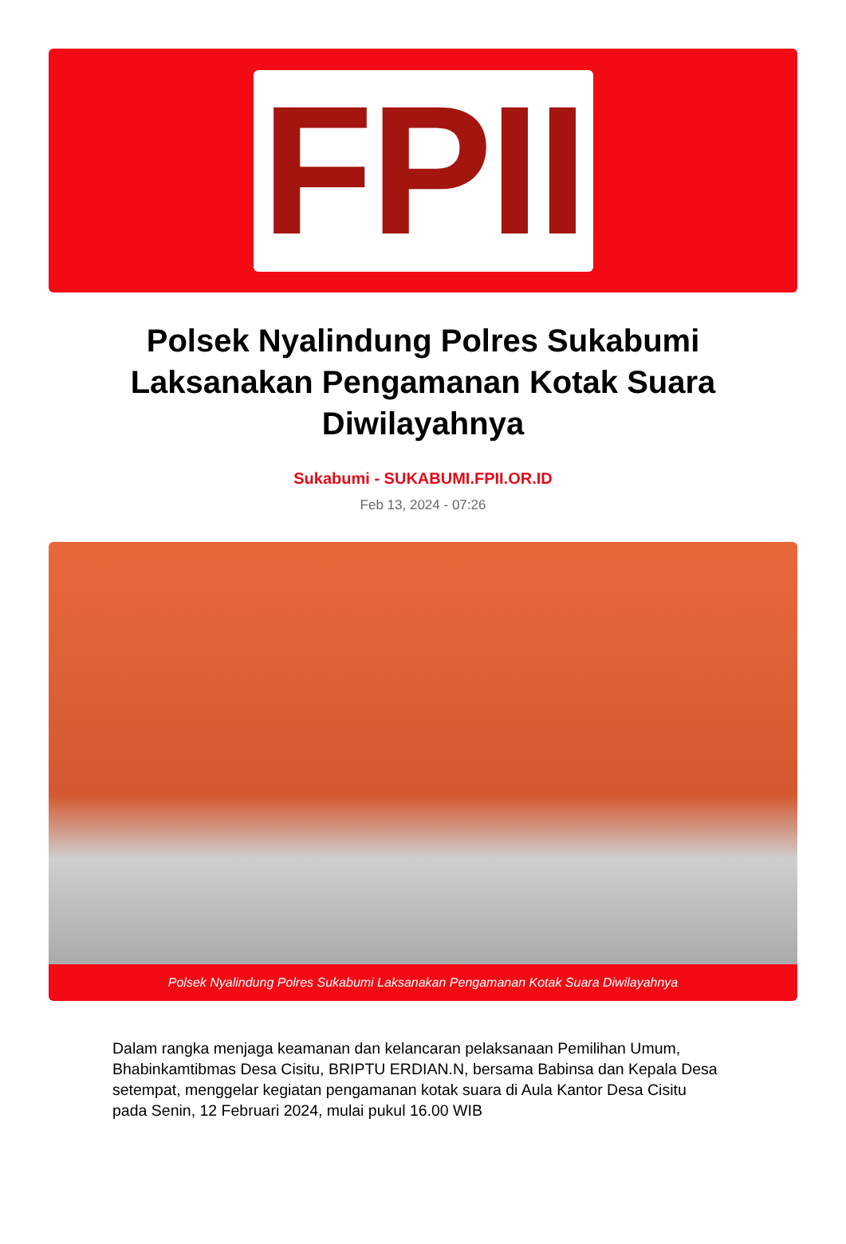FPII
Polsek Nyalindung Polres Sukabumi Laksanakan Pengamanan Kotak Suara Diwilayahnya
Sukabumi - SUKABUMI.FPII.OR.ID
Feb 13, 2024 - 07:26
Polsek Nyalindung Polres Sukabumi Laksanakan Pengamanan Kotak Suara Diwilayahnya
Dalam rangka menjaga keamanan dan kelancaran pelaksanaan Pemilihan Umum, Bhabinkamtibmas Desa Cisitu, BRIPTU ERDIAN.N, bersama Babinsa dan Kepala Desa setempat, menggelar kegiatan pengamanan kotak suara di Aula Kantor Desa Cisitu pada Senin, 12 Februari 2024, mulai pukul 16.00 WIB